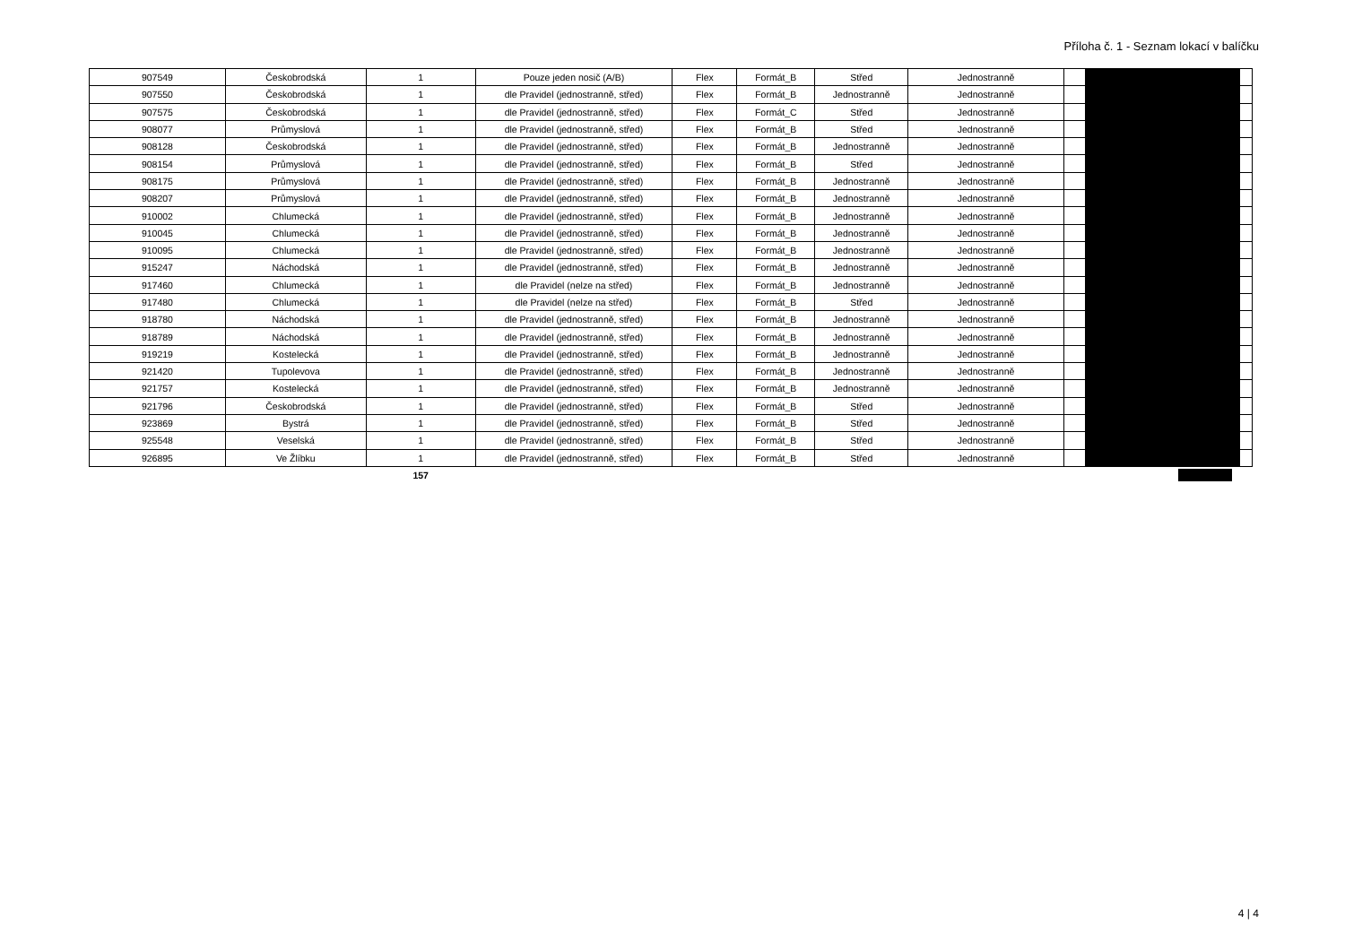Příloha č. 1 - Seznam lokací v balíčku
| 907549 | Českobrodská | 1 | Pouze jeden nosič (A/B) | Flex | Formát_B | Střed | Jednostranně | | | |
| 907550 | Českobrodská | 1 | dle Pravidel (jednostranně, střed) | Flex | Formát_B | Jednostranně | Jednostranně | | | |
| 907575 | Českobrodská | 1 | dle Pravidel (jednostranně, střed) | Flex | Formát_C | Střed | Jednostranně | | | |
| 908077 | Průmyslová | 1 | dle Pravidel (jednostranně, střed) | Flex | Formát_B | Střed | Jednostranně | | | |
| 908128 | Českobrodská | 1 | dle Pravidel (jednostranně, střed) | Flex | Formát_B | Jednostranně | Jednostranně | | | |
| 908154 | Průmyslová | 1 | dle Pravidel (jednostranně, střed) | Flex | Formát_B | Střed | Jednostranně | | | |
| 908175 | Průmyslová | 1 | dle Pravidel (jednostranně, střed) | Flex | Formát_B | Jednostranně | Jednostranně | | | |
| 908207 | Průmyslová | 1 | dle Pravidel (jednostranně, střed) | Flex | Formát_B | Jednostranně | Jednostranně | | | |
| 910002 | Chlumecká | 1 | dle Pravidel (jednostranně, střed) | Flex | Formát_B | Jednostranně | Jednostranně | | | |
| 910045 | Chlumecká | 1 | dle Pravidel (jednostranně, střed) | Flex | Formát_B | Jednostranně | Jednostranně | | | |
| 910095 | Chlumecká | 1 | dle Pravidel (jednostranně, střed) | Flex | Formát_B | Jednostranně | Jednostranně | | | |
| 915247 | Náchodská | 1 | dle Pravidel (jednostranně, střed) | Flex | Formát_B | Jednostranně | Jednostranně | | | |
| 917460 | Chlumecká | 1 | dle Pravidel (nelze na střed) | Flex | Formát_B | Jednostranně | Jednostranně | | | |
| 917480 | Chlumecká | 1 | dle Pravidel (nelze na střed) | Flex | Formát_B | Střed | Jednostranně | | | |
| 918780 | Náchodská | 1 | dle Pravidel (jednostranně, střed) | Flex | Formát_B | Jednostranně | Jednostranně | | | |
| 918789 | Náchodská | 1 | dle Pravidel (jednostranně, střed) | Flex | Formát_B | Jednostranně | Jednostranně | | | |
| 919219 | Kostelecká | 1 | dle Pravidel (jednostranně, střed) | Flex | Formát_B | Jednostranně | Jednostranně | | | |
| 921420 | Tupolevova | 1 | dle Pravidel (jednostranně, střed) | Flex | Formát_B | Jednostranně | Jednostranně | | | |
| 921757 | Kostelecká | 1 | dle Pravidel (jednostranně, střed) | Flex | Formát_B | Jednostranně | Jednostranně | | | |
| 921796 | Českobrodská | 1 | dle Pravidel (jednostranně, střed) | Flex | Formát_B | Střed | Jednostranně | | | |
| 923869 | Bystrá | 1 | dle Pravidel (jednostranně, střed) | Flex | Formát_B | Střed | Jednostranně | | | |
| 925548 | Veselská | 1 | dle Pravidel (jednostranně, střed) | Flex | Formát_B | Střed | Jednostranně | | | |
| 926895 | Ve Žlíbku | 1 | dle Pravidel (jednostranně, střed) | Flex | Formát_B | Střed | Jednostranně | | | |
| | | 157 | | | | | | | | |
4 | 4